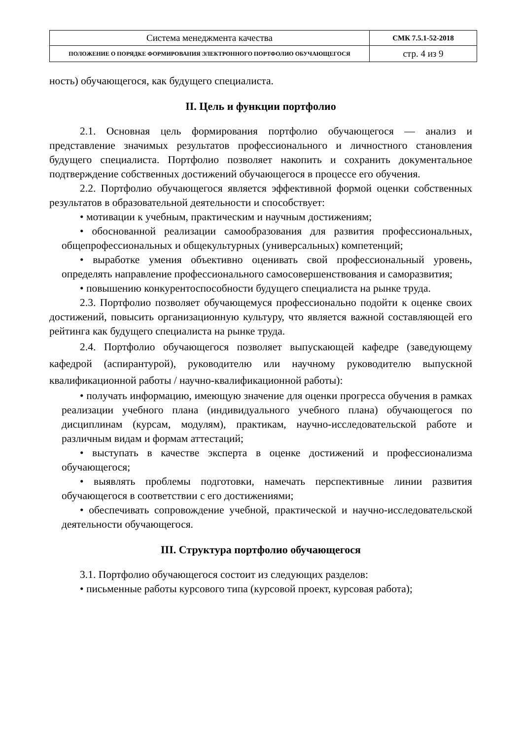| Система менеджмента качества | СМК 7.5.1-52-2018 |
| ПОЛОЖЕНИЕ О ПОРЯДКЕ ФОРМИРОВАНИЯ ЭЛЕКТРОННОГО ПОРТФОЛИО ОБУЧАЮЩЕГОСЯ | стр. 4 из 9 |
ность) обучающегося, как будущего специалиста.
II. Цель и функции портфолио
2.1. Основная цель формирования портфолио обучающегося — анализ и представление значимых результатов профессионального и личностного становления будущего специалиста. Портфолио позволяет накопить и сохранить документальное подтверждение собственных достижений обучающегося в процессе его обучения.
2.2. Портфолио обучающегося является эффективной формой оценки собственных результатов в образовательной деятельности и способствует:
• мотивации к учебным, практическим и научным достижениям;
• обоснованной реализации самообразования для развития профессиональных, общепрофессиональных и общекультурных (универсальных) компетенций;
• выработке умения объективно оценивать свой профессиональный уровень, определять направление профессионального самосовершенствования и саморазвития;
• повышению конкурентоспособности будущего специалиста на рынке труда.
2.3. Портфолио позволяет обучающемуся профессионально подойти к оценке своих достижений, повысить организационную культуру, что является важной составляющей его рейтинга как будущего специалиста на рынке труда.
2.4. Портфолио обучающегося позволяет выпускающей кафедре (заведующему кафедрой (аспирантурой), руководителю или научному руководителю выпускной квалификационной работы / научно-квалификационной работы):
• получать информацию, имеющую значение для оценки прогресса обучения в рамках реализации учебного плана (индивидуального учебного плана) обучающегося по дисциплинам (курсам, модулям), практикам, научно-исследовательской работе и различным видам и формам аттестаций;
• выступать в качестве эксперта в оценке достижений и профессионализма обучающегося;
• выявлять проблемы подготовки, намечать перспективные линии развития обучающегося в соответствии с его достижениями;
• обеспечивать сопровождение учебной, практической и научно-исследовательской деятельности обучающегося.
III. Структура портфолио обучающегося
3.1. Портфолио обучающегося состоит из следующих разделов:
• письменные работы курсового типа (курсовой проект, курсовая работа);